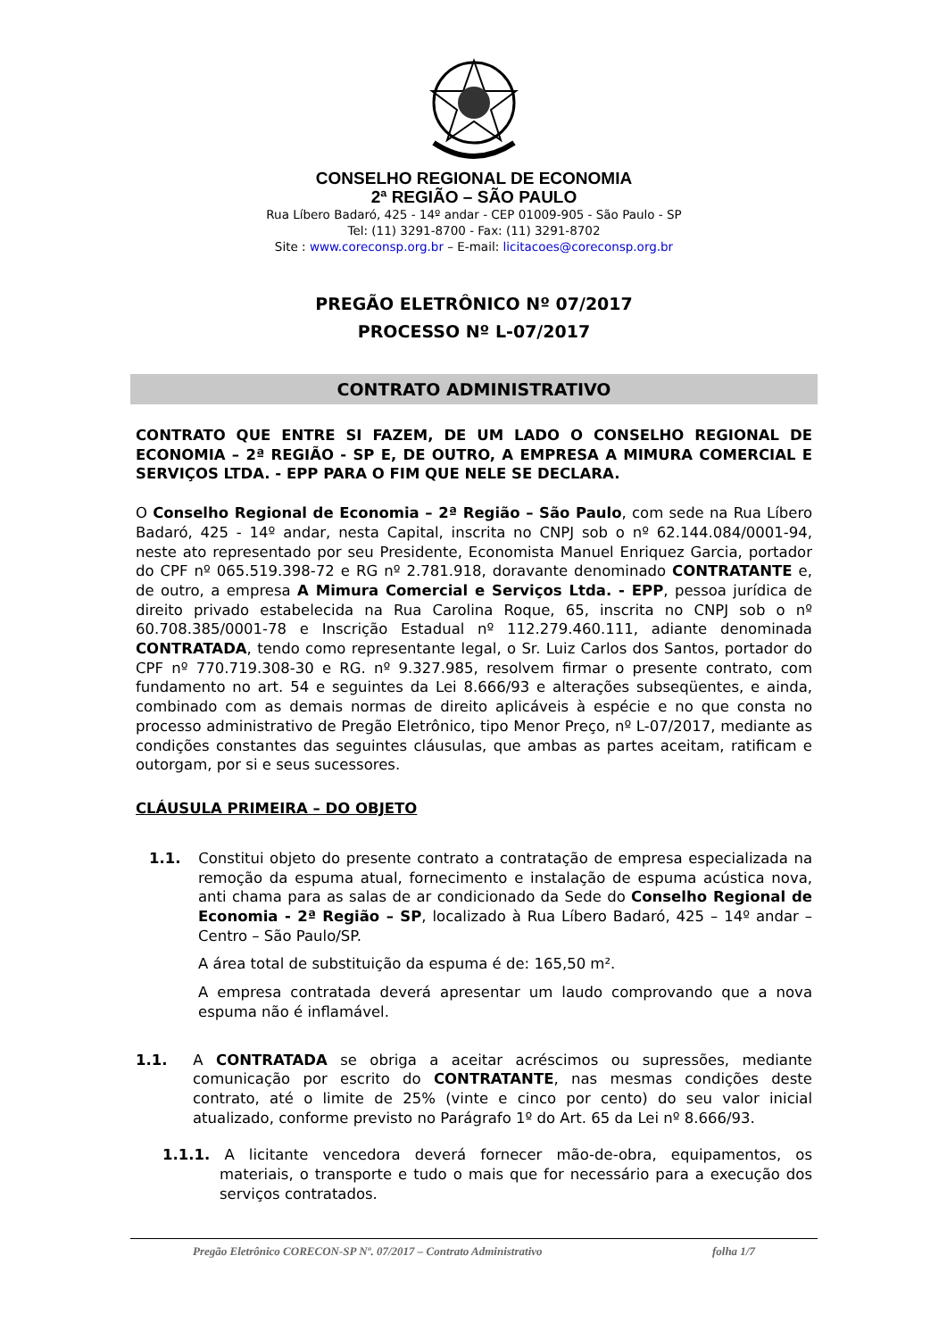CONSELHO REGIONAL DE ECONOMIA
2ª REGIÃO – SÃO PAULO
Rua Líbero Badaró, 425 - 14º andar - CEP 01009-905 - São Paulo - SP
Tel: (11) 3291-8700 - Fax: (11) 3291-8702
Site : www.coreconsp.org.br – E-mail: licitacoes@coreconsp.org.br
PREGÃO ELETRÔNICO Nº 07/2017
PROCESSO Nº L-07/2017
CONTRATO ADMINISTRATIVO
CONTRATO QUE ENTRE SI FAZEM, DE UM LADO O CONSELHO REGIONAL DE ECONOMIA – 2ª REGIÃO - SP E, DE OUTRO, A EMPRESA A MIMURA COMERCIAL E SERVIÇOS LTDA. - EPP PARA O FIM QUE NELE SE DECLARA.
O Conselho Regional de Economia – 2ª Região – São Paulo, com sede na Rua Líbero Badaró, 425 - 14º andar, nesta Capital, inscrita no CNPJ sob o nº 62.144.084/0001-94, neste ato representado por seu Presidente, Economista Manuel Enriquez Garcia, portador do CPF nº 065.519.398-72 e RG nº 2.781.918, doravante denominado CONTRATANTE e, de outro, a empresa A Mimura Comercial e Serviços Ltda. - EPP, pessoa jurídica de direito privado estabelecida na Rua Carolina Roque, 65, inscrita no CNPJ sob o nº 60.708.385/0001-78 e Inscrição Estadual nº 112.279.460.111, adiante denominada CONTRATADA, tendo como representante legal, o Sr. Luiz Carlos dos Santos, portador do CPF nº 770.719.308-30 e RG. nº 9.327.985, resolvem firmar o presente contrato, com fundamento no art. 54 e seguintes da Lei 8.666/93 e alterações subseqüentes, e ainda, combinado com as demais normas de direito aplicáveis à espécie e no que consta no processo administrativo de Pregão Eletrônico, tipo Menor Preço, nº L-07/2017, mediante as condições constantes das seguintes cláusulas, que ambas as partes aceitam, ratificam e outorgam, por si e seus sucessores.
CLÁUSULA PRIMEIRA – DO OBJETO
1.1. Constitui objeto do presente contrato a contratação de empresa especializada na remoção da espuma atual, fornecimento e instalação de espuma acústica nova, anti chama para as salas de ar condicionado da Sede do Conselho Regional de Economia - 2ª Região – SP, localizado à Rua Líbero Badaró, 425 – 14º andar – Centro – São Paulo/SP.
A área total de substituição da espuma é de: 165,50 m².
A empresa contratada deverá apresentar um laudo comprovando que a nova espuma não é inflamável.
1.1. A CONTRATADA se obriga a aceitar acréscimos ou supressões, mediante comunicação por escrito do CONTRATANTE, nas mesmas condições deste contrato, até o limite de 25% (vinte e cinco por cento) do seu valor inicial atualizado, conforme previsto no Parágrafo 1º do Art. 65 da Lei nº 8.666/93.
1.1.1. A licitante vencedora deverá fornecer mão-de-obra, equipamentos, os materiais, o transporte e tudo o mais que for necessário para a execução dos serviços contratados.
Pregão Eletrônico CORECON-SP Nº. 07/2017 – Contrato Administrativo folha 1/7